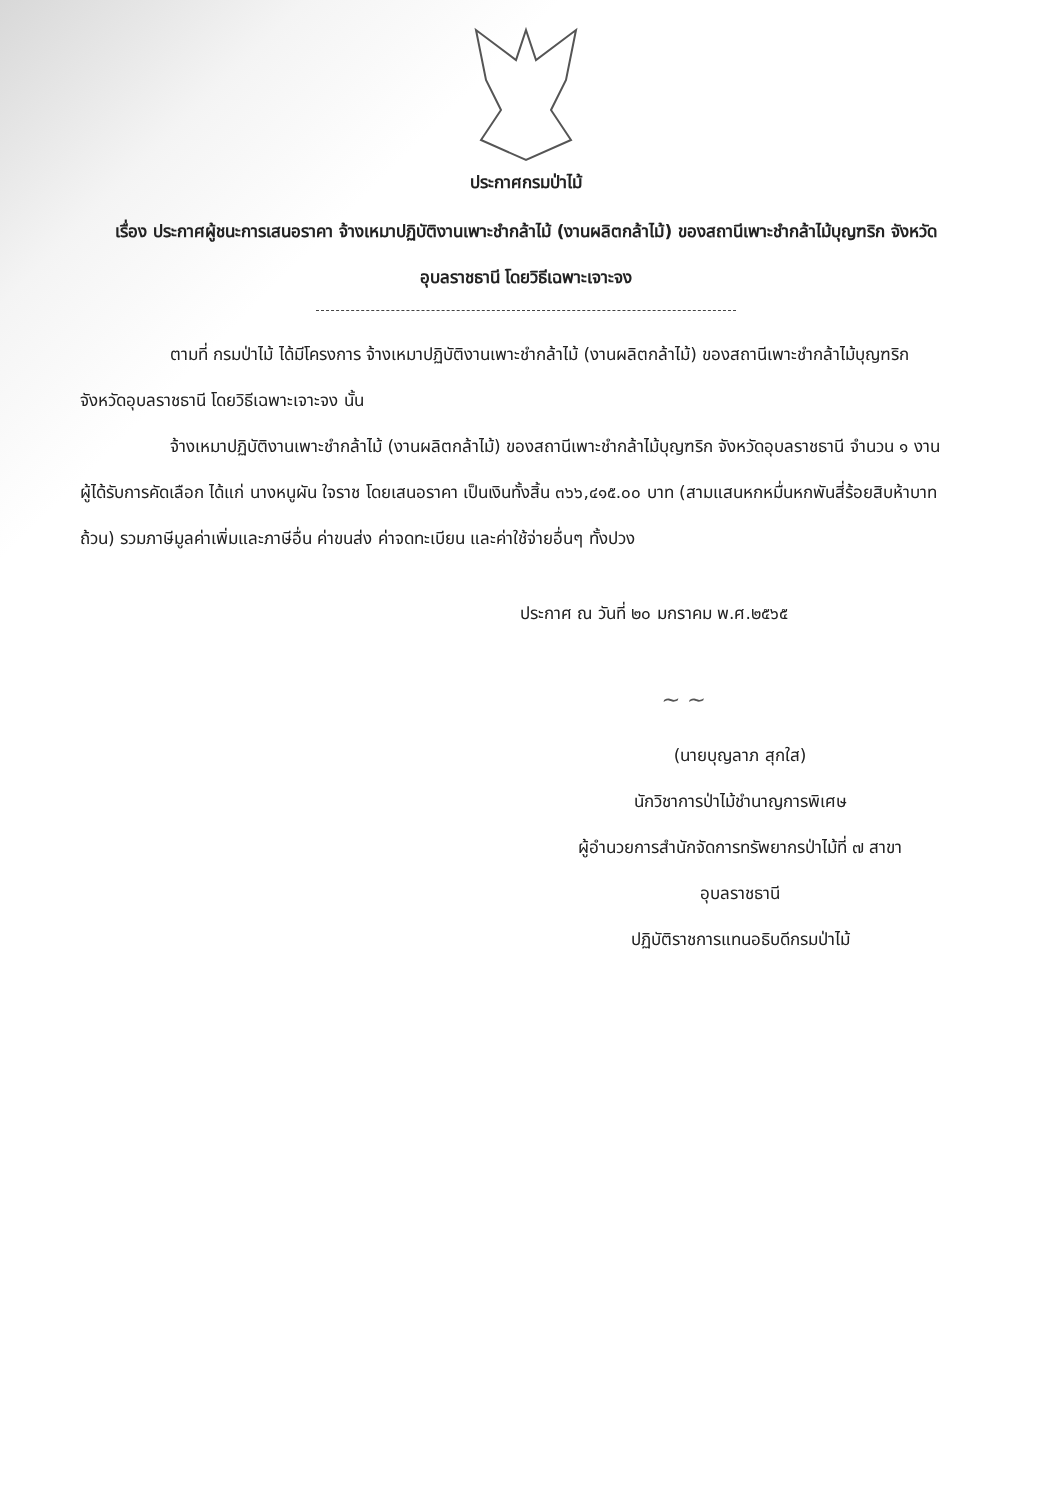ประกาศกรมป่าไม้
เรื่อง ประกาศผู้ชนะการเสนอราคา จ้างเหมาปฏิบัติงานเพาะชำกล้าไม้ (งานผลิตกล้าไม้) ของสถานีเพาะชำกล้าไม้บุญฑริก จังหวัดอุบลราชธานี โดยวิธีเฉพาะเจาะจง
ตามที่ กรมป่าไม้ ได้มีโครงการ จ้างเหมาปฏิบัติงานเพาะชำกล้าไม้ (งานผลิตกล้าไม้) ของสถานีเพาะชำกล้าไม้บุญฑริก จังหวัดอุบลราชธานี โดยวิธีเฉพาะเจาะจง นั้น
จ้างเหมาปฏิบัติงานเพาะชำกล้าไม้ (งานผลิตกล้าไม้) ของสถานีเพาะชำกล้าไม้บุญฑริก จังหวัดอุบลราชธานี จำนวน ๑ งาน ผู้ได้รับการคัดเลือก ได้แก่ นางหนูผัน ใจราช โดยเสนอราคา เป็นเงินทั้งสิ้น ๓๖๖,๔๑๕.๐๐ บาท (สามแสนหกหมื่นหกพันสี่ร้อยสิบห้าบาทถ้วน) รวมภาษีมูลค่าเพิ่มและภาษีอื่น ค่าขนส่ง ค่าจดทะเบียน และค่าใช้จ่ายอื่นๆ ทั้งปวง
ประกาศ ณ วันที่ ๒๐ มกราคม พ.ศ.๒๕๖๕
~ ~
(นายบุญลาภ สุกใส)
นักวิชาการป่าไม้ชำนาญการพิเศษ
ผู้อำนวยการสำนักจัดการทรัพยากรป่าไม้ที่ ๗ สาขา
อุบลราชธานี
ปฏิบัติราชการแทนอธิบดีกรมป่าไม้